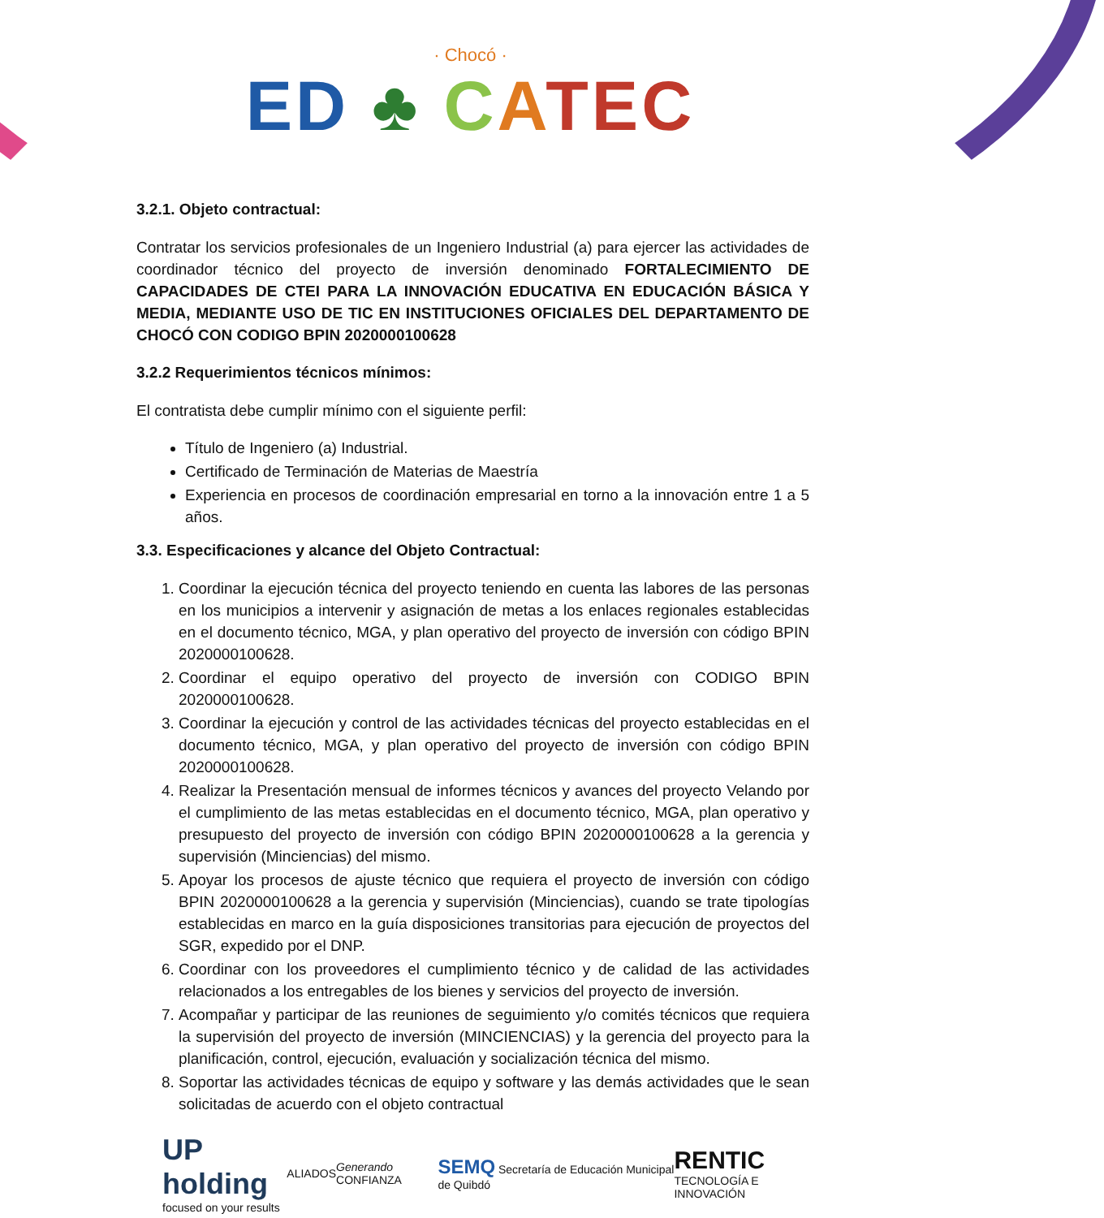· Chocó ·
ED ♣ CATEC
3.2.1. Objeto contractual:
Contratar los servicios profesionales de un Ingeniero Industrial (a) para ejercer las actividades de coordinador técnico del proyecto de inversión denominado FORTALECIMIENTO DE CAPACIDADES DE CTEI PARA LA INNOVACIÓN EDUCATIVA EN EDUCACIÓN BÁSICA Y MEDIA, MEDIANTE USO DE TIC EN INSTITUCIONES OFICIALES DEL DEPARTAMENTO DE CHOCÓ CON CODIGO BPIN 2020000100628
3.2.2 Requerimientos técnicos mínimos:
El contratista debe cumplir mínimo con el siguiente perfil:
Título de Ingeniero (a) Industrial.
Certificado de Terminación de Materias de Maestría
Experiencia en procesos de coordinación empresarial en torno a la innovación entre 1 a 5 años.
3.3. Especificaciones y alcance del Objeto Contractual:
1. Coordinar la ejecución técnica del proyecto teniendo en cuenta las labores de las personas en los municipios a intervenir y asignación de metas a los enlaces regionales establecidas en el documento técnico, MGA, y plan operativo del proyecto de inversión con código BPIN 2020000100628.
2. Coordinar el equipo operativo del proyecto de inversión con CODIGO BPIN 2020000100628.
3. Coordinar la ejecución y control de las actividades técnicas del proyecto establecidas en el documento técnico, MGA, y plan operativo del proyecto de inversión con código BPIN 2020000100628.
4. Realizar la Presentación mensual de informes técnicos y avances del proyecto Velando por el cumplimiento de las metas establecidas en el documento técnico, MGA, plan operativo y presupuesto del proyecto de inversión con código BPIN 2020000100628 a la gerencia y supervisión (Minciencias) del mismo.
5. Apoyar los procesos de ajuste técnico que requiera el proyecto de inversión con código BPIN 2020000100628 a la gerencia y supervisión (Minciencias), cuando se trate tipologías establecidas en marco en la guía disposiciones transitorias para ejecución de proyectos del SGR, expedido por el DNP.
6. Coordinar con los proveedores el cumplimiento técnico y de calidad de las actividades relacionados a los entregables de los bienes y servicios del proyecto de inversión.
7. Acompañar y participar de las reuniones de seguimiento y/o comités técnicos que requiera la supervisión del proyecto de inversión (MINCIENCIAS) y la gerencia del proyecto para la planificación, control, ejecución, evaluación y socialización técnica del mismo.
8. Soportar las actividades técnicas de equipo y software y las demás actividades que le sean solicitadas de acuerdo con el objeto contractual
UP holding
focused on your results
ALIADOS Generando CONFIANZA
SEMQ Secretaría de Educación Municipal de Quibdó
RENTIC
TECNOLOGÍA E INNOVACIÓN